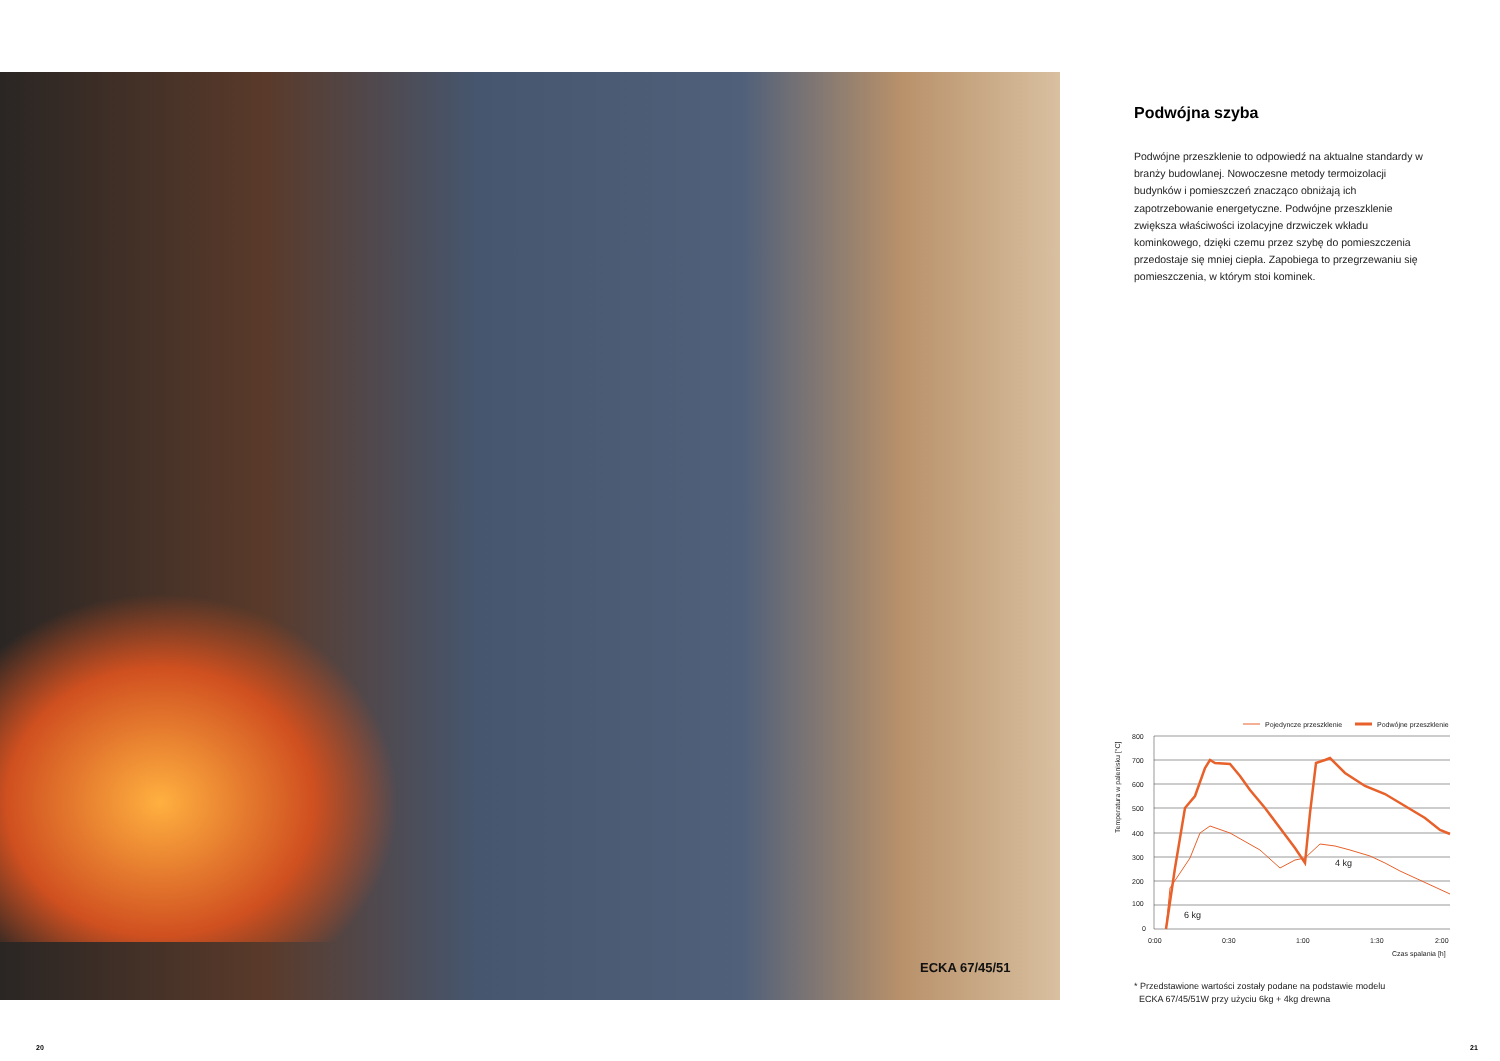ECKA 67/45/51
Podwójna szyba
Podwójne przeszklenie to odpowiedź na aktualne standardy w branży budowlanej. Nowoczesne metody termoizolacji budynków i pomieszczeń znacząco obniżają ich zapotrzebowanie energetyczne. Podwójne przeszklenie zwiększa właściwości izolacyjne drzwiczek wkładu kominkowego, dzięki czemu przez szybę do pomieszczenia przedostaje się mniej ciepła. Zapobiega to przegrzewaniu się pomieszczenia, w którym stoi kominek.
Pojedyncze przeszklenie
Podwójne przeszklenie
Temperatura w palenisku [°C]
800
700
600
500
400
300
200
100
0
0:00
0:30
1:00
1:30
2:00
Czas spalania [h]
6 kg
4 kg
* Przedstawione wartości zostały podane na podstawie modelu
ECKA 67/45/51W przy użyciu 6kg + 4kg drewna
20 21